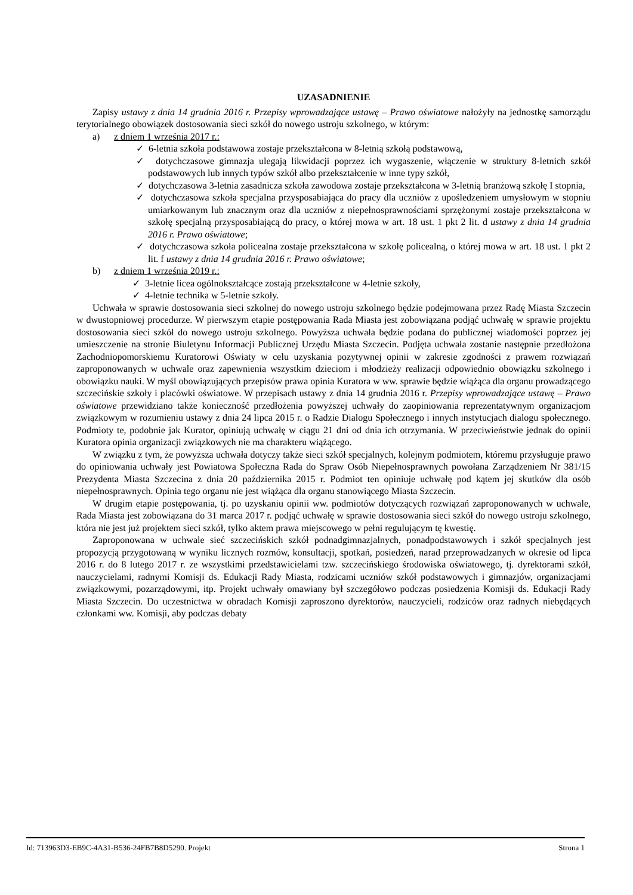UZASADNIENIE
Zapisy ustawy z dnia 14 grudnia 2016 r. Przepisy wprowadzające ustawę – Prawo oświatowe nałożyły na jednostkę samorządu terytorialnego obowiązek dostosowania sieci szkół do nowego ustroju szkolnego, w którym:
a) z dniem 1 września 2017 r.:
✓ 6-letnia szkoła podstawowa zostaje przekształcona w 8-letnią szkołą podstawową,
✓ dotychczasowe gimnazja ulegają likwidacji poprzez ich wygaszenie, włączenie w struktury 8-letnich szkół podstawowych lub innych typów szkół albo przekształcenie w inne typy szkół,
✓ dotychczasowa 3-letnia zasadnicza szkoła zawodowa zostaje przekształcona w 3-letnią branżową szkołę I stopnia,
✓ dotychczasowa szkoła specjalna przysposabiająca do pracy dla uczniów z upośledzeniem umysłowym w stopniu umiarkowanym lub znacznym oraz dla uczniów z niepełnosprawnościami sprzężonymi zostaje przekształcona w szkołę specjalną przysposabiającą do pracy, o której mowa w art. 18 ust. 1 pkt 2 lit. d ustawy z dnia 14 grudnia 2016 r. Prawo oświatowe;
✓ dotychczasowa szkoła policealna zostaje przekształcona w szkołę policealną, o której mowa w art. 18 ust. 1 pkt 2 lit. f ustawy z dnia 14 grudnia 2016 r. Prawo oświatowe;
b) z dniem 1 września 2019 r.:
✓ 3-letnie licea ogólnokształcące zostają przekształcone w 4-letnie szkoły,
✓ 4-letnie technika w 5-letnie szkoły.
Uchwała w sprawie dostosowania sieci szkolnej do nowego ustroju szkolnego będzie podejmowana przez Radę Miasta Szczecin w dwustopniowej procedurze. W pierwszym etapie postępowania Rada Miasta jest zobowiązana podjąć uchwałę w sprawie projektu dostosowania sieci szkół do nowego ustroju szkolnego. Powyższa uchwała będzie podana do publicznej wiadomości poprzez jej umieszczenie na stronie Biuletynu Informacji Publicznej Urzędu Miasta Szczecin. Podjęta uchwała zostanie następnie przedłożona Zachodniopomorskiemu Kuratorowi Oświaty w celu uzyskania pozytywnej opinii w zakresie zgodności z prawem rozwiązań zaproponowanych w uchwale oraz zapewnienia wszystkim dzieciom i młodzieży realizacji odpowiednio obowiązku szkolnego i obowiązku nauki. W myśl obowiązujących przepisów prawa opinia Kuratora w ww. sprawie będzie wiążąca dla organu prowadzącego szczecińskie szkoły i placówki oświatowe. W przepisach ustawy z dnia 14 grudnia 2016 r. Przepisy wprowadzające ustawę – Prawo oświatowe przewidziano także konieczność przedłożenia powyższej uchwały do zaopiniowania reprezentatywnym organizacjom związkowym w rozumieniu ustawy z dnia 24 lipca 2015 r. o Radzie Dialogu Społecznego i innych instytucjach dialogu społecznego. Podmioty te, podobnie jak Kurator, opiniują uchwałę w ciągu 21 dni od dnia ich otrzymania. W przeciwieństwie jednak do opinii Kuratora opinia organizacji związkowych nie ma charakteru wiążącego.
W związku z tym, że powyższa uchwała dotyczy także sieci szkół specjalnych, kolejnym podmiotem, któremu przysługuje prawo do opiniowania uchwały jest Powiatowa Społeczna Rada do Spraw Osób Niepełnosprawnych powołana Zarządzeniem Nr 381/15 Prezydenta Miasta Szczecina z dnia 20 października 2015 r. Podmiot ten opiniuje uchwałę pod kątem jej skutków dla osób niepełnosprawnych. Opinia tego organu nie jest wiążąca dla organu stanowiącego Miasta Szczecin.
W drugim etapie postępowania, tj. po uzyskaniu opinii ww. podmiotów dotyczących rozwiązań zaproponowanych w uchwale, Rada Miasta jest zobowiązana do 31 marca 2017 r. podjąć uchwałę w sprawie dostosowania sieci szkół do nowego ustroju szkolnego, która nie jest już projektem sieci szkół, tylko aktem prawa miejscowego w pełni regulującym tę kwestię.
Zaproponowana w uchwale sieć szczecińskich szkół podnadgimnazjalnych, ponadpodstawowych i szkół specjalnych jest propozycją przygotowaną w wyniku licznych rozmów, konsultacji, spotkań, posiedzeń, narad przeprowadzanych w okresie od lipca 2016 r. do 8 lutego 2017 r. ze wszystkimi przedstawicielami tzw. szczecińskiego środowiska oświatowego, tj. dyrektorami szkół, nauczycielami, radnymi Komisji ds. Edukacji Rady Miasta, rodzicami uczniów szkół podstawowych i gimnazjów, organizacjami związkowymi, pozarządowymi, itp. Projekt uchwały omawiany był szczegółowo podczas posiedzenia Komisji ds. Edukacji Rady Miasta Szczecin. Do uczestnictwa w obradach Komisji zaproszono dyrektorów, nauczycieli, rodziców oraz radnych niebędących członkami ww. Komisji, aby podczas debaty
Id: 713963D3-EB9C-4A31-B536-24FB7B8D5290. Projekt Strona 1